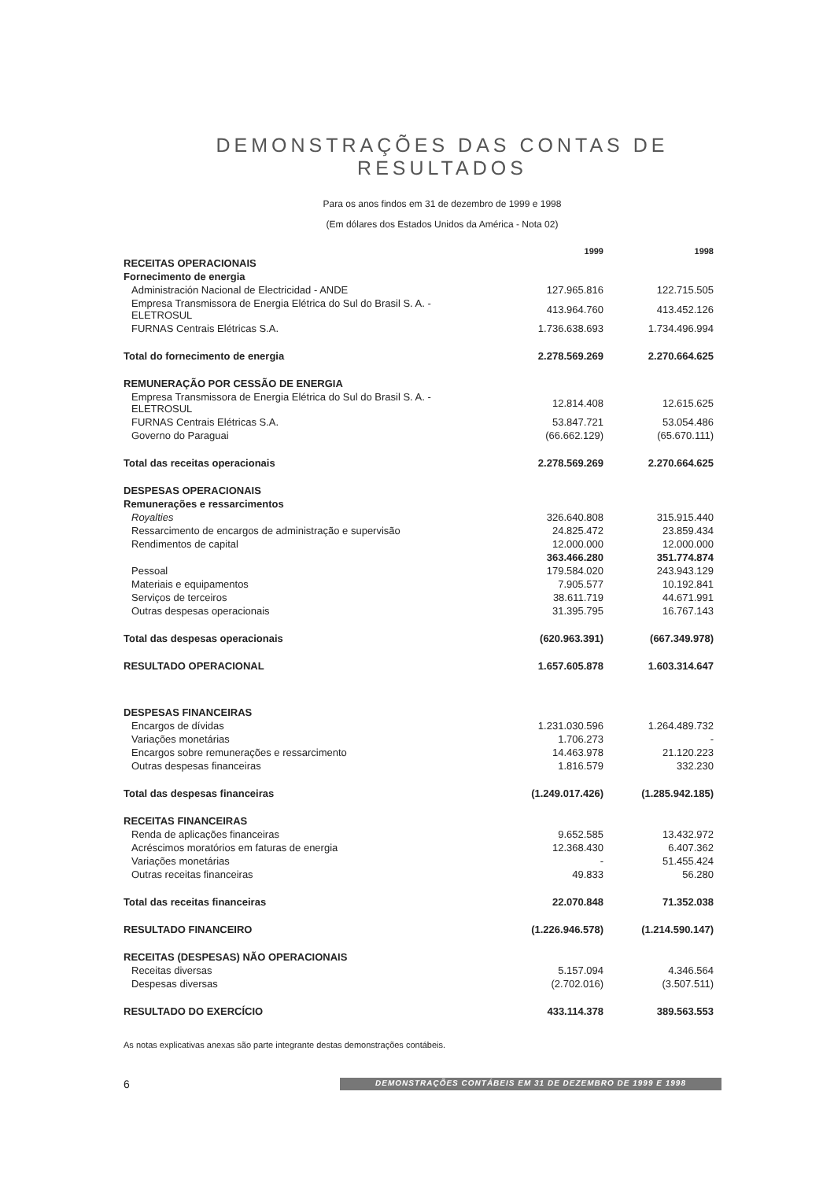DEMONSTRAÇÕES DAS CONTAS DE RESULTADOS
Para os anos findos em 31 de dezembro de 1999 e 1998
(Em dólares dos Estados Unidos da América - Nota 02)
| | 1999 | 1998 |
| RECEITAS OPERACIONAIS | | |
| Fornecimento de energia | | |
| Administración Nacional de Electricidad - ANDE | 127.965.816 | 122.715.505 |
| Empresa Transmissora de Energia Elétrica do Sul do Brasil S. A. - ELETROSUL | 413.964.760 | 413.452.126 |
| FURNAS Centrais Elétricas S.A. | 1.736.638.693 | 1.734.496.994 |
| Total do fornecimento de energia | 2.278.569.269 | 2.270.664.625 |
| REMUNERAÇÃO POR CESSÃO DE ENERGIA | | |
| Empresa Transmissora de Energia Elétrica do Sul do Brasil S. A. - ELETROSUL | 12.814.408 | 12.615.625 |
| FURNAS Centrais Elétricas S.A. | 53.847.721 | 53.054.486 |
| Governo do Paraguai | (66.662.129) | (65.670.111) |
| Total das receitas operacionais | 2.278.569.269 | 2.270.664.625 |
| DESPESAS OPERACIONAIS | | |
| Remunerações e ressarcimentos | | |
| Royalties | 326.640.808 | 315.915.440 |
| Ressarcimento de encargos de administração e supervisão | 24.825.472 | 23.859.434 |
| Rendimentos de capital | 12.000.000 | 12.000.000 |
| | 363.466.280 | 351.774.874 |
| Pessoal | 179.584.020 | 243.943.129 |
| Materiais e equipamentos | 7.905.577 | 10.192.841 |
| Serviços de terceiros | 38.611.719 | 44.671.991 |
| Outras despesas operacionais | 31.395.795 | 16.767.143 |
| Total das despesas operacionais | (620.963.391) | (667.349.978) |
| RESULTADO OPERACIONAL | 1.657.605.878 | 1.603.314.647 |
| DESPESAS FINANCEIRAS | | |
| Encargos de dívidas | 1.231.030.596 | 1.264.489.732 |
| Variações monetárias | 1.706.273 | - |
| Encargos sobre remunerações e ressarcimento | 14.463.978 | 21.120.223 |
| Outras despesas financeiras | 1.816.579 | 332.230 |
| Total das despesas financeiras | (1.249.017.426) | (1.285.942.185) |
| RECEITAS FINANCEIRAS | | |
| Renda de aplicações financeiras | 9.652.585 | 13.432.972 |
| Acréscimos moratórios em faturas de energia | 12.368.430 | 6.407.362 |
| Variações monetárias | - | 51.455.424 |
| Outras receitas financeiras | 49.833 | 56.280 |
| Total das receitas financeiras | 22.070.848 | 71.352.038 |
| RESULTADO FINANCEIRO | (1.226.946.578) | (1.214.590.147) |
| RECEITAS (DESPESAS) NÃO OPERACIONAIS | | |
| Receitas diversas | 5.157.094 | 4.346.564 |
| Despesas diversas | (2.702.016) | (3.507.511) |
| RESULTADO DO EXERCÍCIO | 433.114.378 | 389.563.553 |
As notas explicativas anexas são parte integrante destas demonstrações contábeis.
6 DEMONSTRAÇÕES CONTÁBEIS EM 31 DE DEZEMBRO DE 1999 E 1998